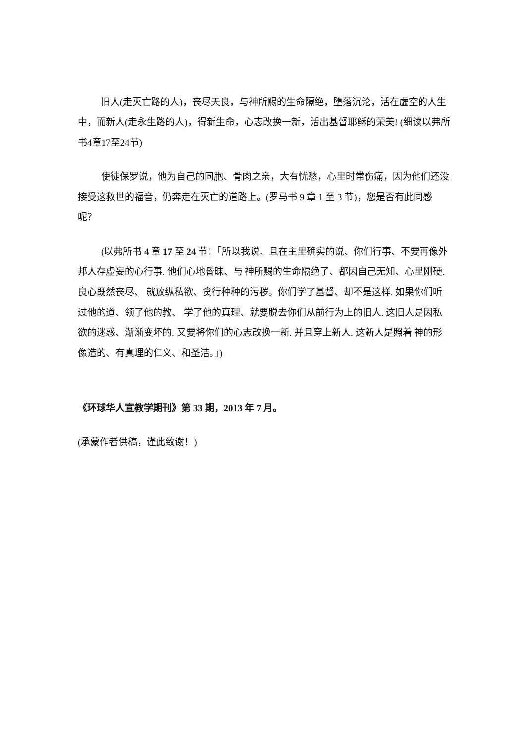旧人(走灭亡路的人)，丧尽天良，与神所赐的生命隔绝，堕落沉沦，活在虚空的人生中，而新人(走永生路的人)，得新生命，心志改换一新，活出基督耶稣的荣美! (细读以弗所书4章17至24节)
使徒保罗说，他为自己的同胞、骨肉之亲，大有忧愁，心里时常伤痛，因为他们还没接受这救世的福音，仍奔走在灭亡的道路上。(罗马书 9 章 1 至 3 节)，您是否有此同感呢？
(以弗所书 4 章 17 至 24 节：「所以我说、且在主里确实的说、你们行事、不要再像外邦人存虚妄的心行事. 他们心地昏昧、与 神所赐的生命隔绝了、都因自己无知、心里刚硬. 良心既然丧尽、 就放纵私欲、贪行种种的污秽。你们学了基督、却不是这样. 如果你们听过他的道、领了他的教、 学了他的真理、就要脱去你们从前行为上的旧人. 这旧人是因私欲的迷惑、渐渐变坏的. 又要将你们的心志改换一新. 并且穿上新人. 这新人是照着 神的形像造的、有真理的仁义、和圣洁。」)
《环球华人宣教学期刊》第 33 期，2013 年 7 月。
(承蒙作者供稿，谨此致谢！)